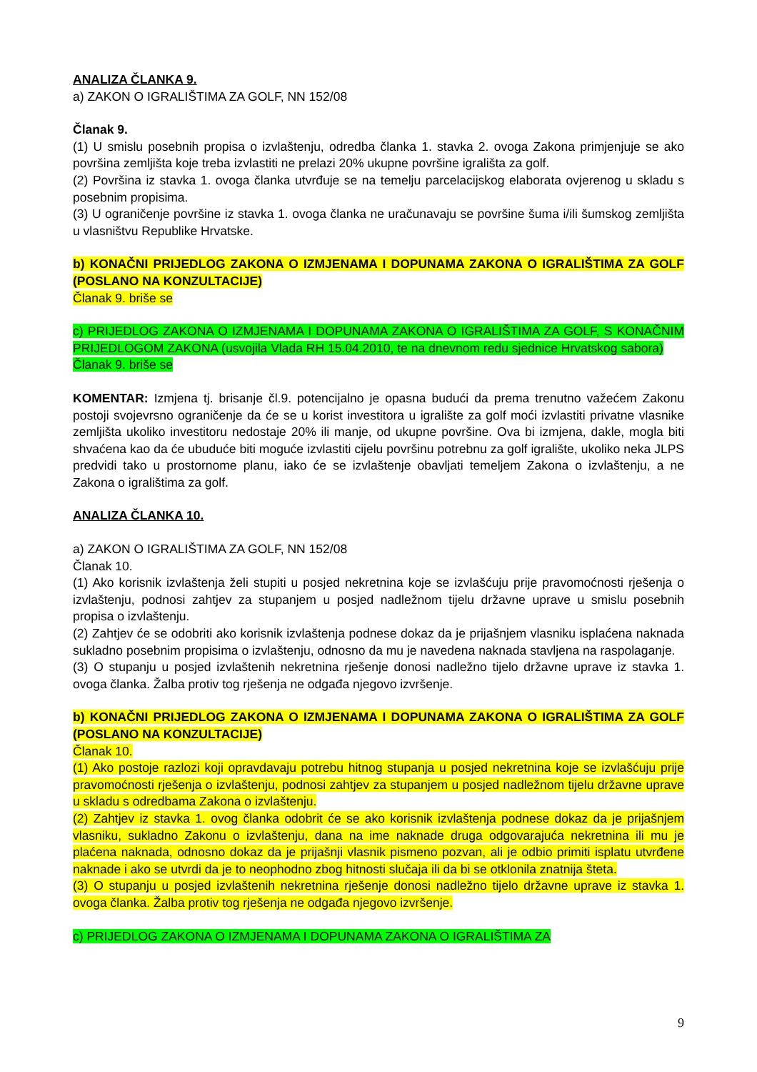ANALIZA ČLANKA 9.
a) ZAKON O IGRALIŠTIMA ZA GOLF, NN 152/08
Članak 9.
(1) U smislu posebnih propisa o izvlaštenju, odredba članka 1. stavka 2. ovoga Zakona primjenjuje se ako površina zemljišta koje treba izvlastiti ne prelazi 20% ukupne površine igrališta za golf.
(2) Površina iz stavka 1. ovoga članka utvrđuje se na temelju parcelacijskog elaborata ovjerenog u skladu s posebnim propisima.
(3) U ograničenje površine iz stavka 1. ovoga članka ne uračunavaju se površine šuma i/ili šumskog zemljišta u vlasništvu Republike Hrvatske.
b) KONAČNI PRIJEDLOG ZAKONA O IZMJENAMA I DOPUNAMA ZAKONA O IGRALIŠTIMA ZA GOLF (POSLANO NA KONZULTACIJE)
Članak 9. briše se
c) PRIJEDLOG ZAKONA O IZMJENAMA I DOPUNAMA ZAKONA O IGRALIŠTIMA ZA GOLF, S KONAČNIM PRIJEDLOGOM ZAKONA (usvojila Vlada RH 15.04.2010, te na dnevnom redu sjednice Hrvatskog sabora)
Članak 9. briše se
KOMENTAR: Izmjena tj. brisanje čl.9. potencijalno je opasna budući da prema trenutno važećem Zakonu postoji svojevrsno ograničenje da će se u korist investitora u igralište za golf moći izvlastiti privatne vlasnike zemljišta ukoliko investitoru nedostaje 20% ili manje, od ukupne površine. Ova bi izmjena, dakle, mogla biti shvaćena kao da će ubuduće biti moguće izvlastiti cijelu površinu potrebnu za golf igralište, ukoliko neka JLPS predvidi tako u prostornome planu, iako će se izvlaštenje obavljati temeljem Zakona o izvlaštenju, a ne Zakona o igralištima za golf.
ANALIZA ČLANKA 10.
a) ZAKON O IGRALIŠTIMA ZA GOLF, NN 152/08
Članak 10.
(1) Ako korisnik izvlaštenja želi stupiti u posjed nekretnina koje se izvlašćuju prije pravomoćnosti rješenja o izvlaštenju, podnosi zahtjev za stupanjem u posjed nadležnom tijelu državne uprave u smislu posebnih propisa o izvlaštenju.
(2) Zahtjev će se odobriti ako korisnik izvlaštenja podnese dokaz da je prijašnjem vlasniku isplaćena naknada sukladno posebnim propisima o izvlaštenju, odnosno da mu je navedena naknada stavljena na raspolaganje.
(3) O stupanju u posjed izvlaštenih nekretnina rješenje donosi nadležno tijelo državne uprave iz stavka 1. ovoga članka. Žalba protiv tog rješenja ne odgađa njegovo izvršenje.
b) KONAČNI PRIJEDLOG ZAKONA O IZMJENAMA I DOPUNAMA ZAKONA O IGRALIŠTIMA ZA GOLF (POSLANO NA KONZULTACIJE)
Članak 10.
(1) Ako postoje razlozi koji opravdavaju potrebu hitnog stupanja u posjed nekretnina koje se izvlašćuju prije pravomoćnosti rješenja o izvlaštenju, podnosi zahtjev za stupanjem u posjed nadležnom tijelu državne uprave u skladu s odredbama Zakona o izvlaštenju.
(2) Zahtjev iz stavka 1. ovog članka odobrit će se ako korisnik izvlaštenja podnese dokaz da je prijašnjem vlasniku, sukladno Zakonu o izvlaštenju, dana na ime naknade druga odgovarajuća nekretnina ili mu je plaćena naknada, odnosno dokaz da je prijašnji vlasnik pismeno pozvan, ali je odbio primiti isplatu utvrđene naknade i ako se utvrdi da je to neophodno zbog hitnosti slučaja ili da bi se otklonila znatnija šteta.
(3) O stupanju u posjed izvlaštenih nekretnina rješenje donosi nadležno tijelo državne uprave iz stavka 1. ovoga članka. Žalba protiv tog rješenja ne odgađa njegovo izvršenje.
c) PRIJEDLOG ZAKONA O IZMJENAMA I DOPUNAMA ZAKONA O IGRALIŠTIMA ZA
9